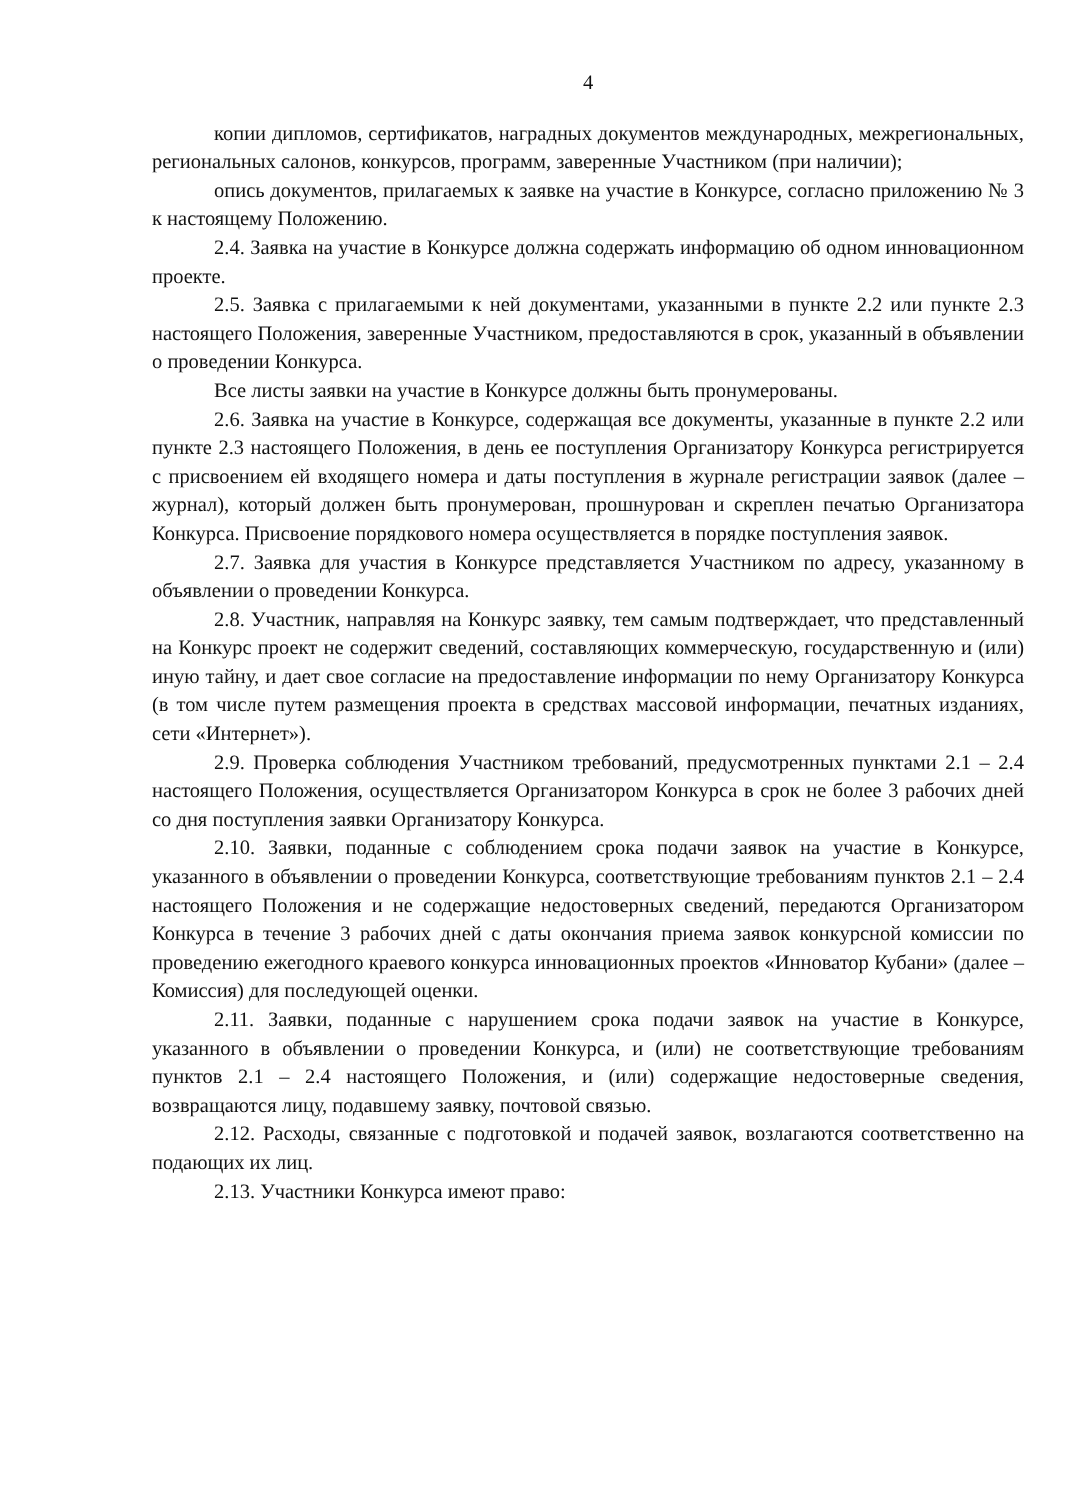4
копии дипломов, сертификатов, наградных документов международных, межрегиональных, региональных салонов, конкурсов, программ, заверенные Участником (при наличии);
опись документов, прилагаемых к заявке на участие в Конкурсе, согласно приложению № 3 к настоящему Положению.
2.4. Заявка на участие в Конкурсе должна содержать информацию об одном инновационном проекте.
2.5. Заявка с прилагаемыми к ней документами, указанными в пункте 2.2 или пункте 2.3 настоящего Положения, заверенные Участником, предоставляются в срок, указанный в объявлении о проведении Конкурса.
Все листы заявки на участие в Конкурсе должны быть пронумерованы.
2.6. Заявка на участие в Конкурсе, содержащая все документы, указанные в пункте 2.2 или пункте 2.3 настоящего Положения, в день ее поступления Организатору Конкурса регистрируется с присвоением ей входящего номера и даты поступления в журнале регистрации заявок (далее – журнал), который должен быть пронумерован, прошнурован и скреплен печатью Организатора Конкурса. Присвоение порядкового номера осуществляется в порядке поступления заявок.
2.7. Заявка для участия в Конкурсе представляется Участником по адресу, указанному в объявлении о проведении Конкурса.
2.8. Участник, направляя на Конкурс заявку, тем самым подтверждает, что представленный на Конкурс проект не содержит сведений, составляющих коммерческую, государственную и (или) иную тайну, и дает свое согласие на предоставление информации по нему Организатору Конкурса (в том числе путем размещения проекта в средствах массовой информации, печатных изданиях, сети «Интернет»).
2.9. Проверка соблюдения Участником требований, предусмотренных пунктами 2.1 – 2.4 настоящего Положения, осуществляется Организатором Конкурса в срок не более 3 рабочих дней со дня поступления заявки Организатору Конкурса.
2.10. Заявки, поданные с соблюдением срока подачи заявок на участие в Конкурсе, указанного в объявлении о проведении Конкурса, соответствующие требованиям пунктов 2.1 – 2.4 настоящего Положения и не содержащие недостоверных сведений, передаются Организатором Конкурса в течение 3 рабочих дней с даты окончания приема заявок конкурсной комиссии по проведению ежегодного краевого конкурса инновационных проектов «Инноватор Кубани» (далее – Комиссия) для последующей оценки.
2.11. Заявки, поданные с нарушением срока подачи заявок на участие в Конкурсе, указанного в объявлении о проведении Конкурса, и (или) не соответствующие требованиям пунктов 2.1 – 2.4 настоящего Положения, и (или) содержащие недостоверные сведения, возвращаются лицу, подавшему заявку, почтовой связью.
2.12. Расходы, связанные с подготовкой и подачей заявок, возлагаются соответственно на подающих их лиц.
2.13. Участники Конкурса имеют право: